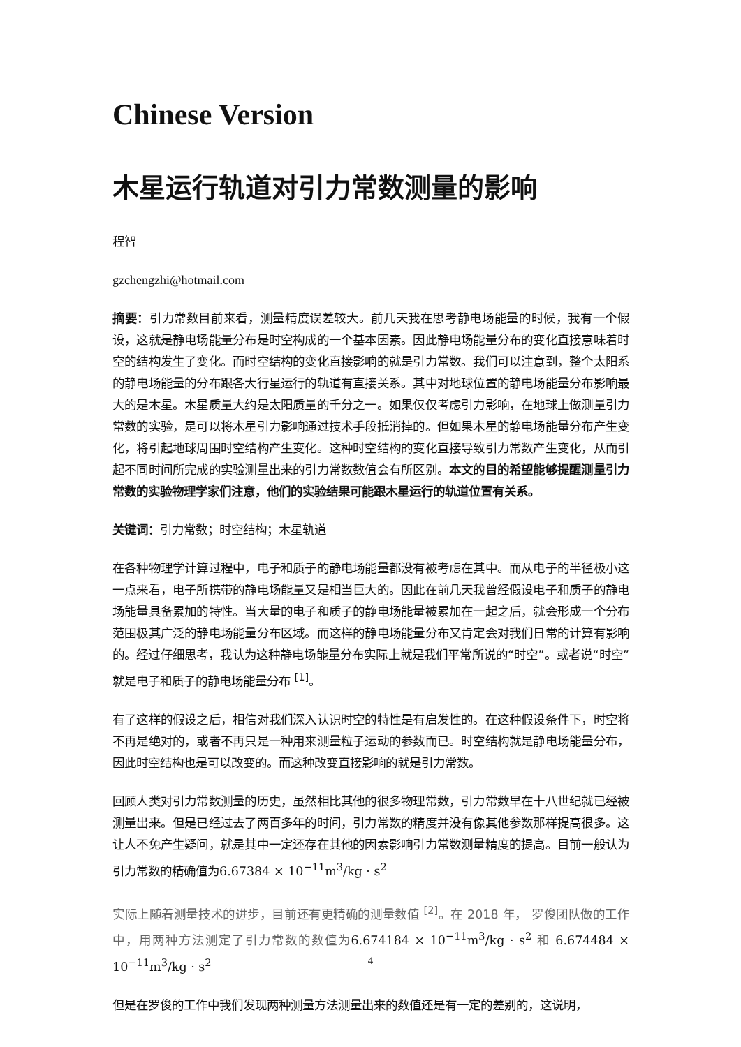Chinese Version
木星运行轨道对引力常数测量的影响
程智
gzchengzhi@hotmail.com
摘要：引力常数目前来看，测量精度误差较大。前几天我在思考静电场能量的时候，我有一个假设，这就是静电场能量分布是时空构成的一个基本因素。因此静电场能量分布的变化直接意味着时空的结构发生了变化。而时空结构的变化直接影响的就是引力常数。我们可以注意到，整个太阳系的静电场能量的分布跟各大行星运行的轨道有直接关系。其中对地球位置的静电场能量分布影响最大的是木星。木星质量大约是太阳质量的千分之一。如果仅仅考虑引力影响，在地球上做测量引力常数的实验，是可以将木星引力影响通过技术手段抵消掉的。但如果木星的静电场能量分布产生变化，将引起地球周围时空结构产生变化。这种时空结构的变化直接导致引力常数产生变化，从而引起不同时间所完成的实验测量出来的引力常数数值会有所区别。本文的目的希望能够提醒测量引力常数的实验物理学家们注意，他们的实验结果可能跟木星运行的轨道位置有关系。
关键词：引力常数；时空结构；木星轨道
在各种物理学计算过程中，电子和质子的静电场能量都没有被考虑在其中。而从电子的半径极小这一点来看，电子所携带的静电场能量又是相当巨大的。因此在前几天我曾经假设电子和质子的静电场能量具备累加的特性。当大量的电子和质子的静电场能量被累加在一起之后，就会形成一个分布范围极其广泛的静电场能量分布区域。而这样的静电场能量分布又肯定会对我们日常的计算有影响的。经过仔细思考，我认为这种静电场能量分布实际上就是我们平常所说的“时空”。或者说“时空”就是电子和质子的静电场能量分布 <sup>[1]</sup>。
有了这样的假设之后，相信对我们深入认识时空的特性是有启发性的。在这种假设条件下，时空将不再是绝对的，或者不再只是一种用来测量粒子运动的参数而已。时空结构就是静电场能量分布，因此时空结构也是可以改变的。而这种改变直接影响的就是引力常数。
回顾人类对引力常数测量的历史，虽然相比其他的很多物理常数，引力常数早在十八世纪就已经被测量出来。但是已经过去了两百多年的时间，引力常数的精度并没有像其他参数那样提高很多。这让人不免产生疑问，就是其中一定还存在其他的因素影响引力常数测量精度的提高。目前一般认为引力常数的精确值为6.67384 × 10<sup>−11</sup>m<sup>3</sup>/kg · s<sup>2</sup>
实际上随着测量技术的进步，目前还有更精确的测量数值 <sup>[2]</sup>。在 2018 年， 罗俊团队做的工作中，用两种方法测定了引力常数的数值为6.674184 × 10<sup>−11</sup>m<sup>3</sup>/kg · s<sup>2</sup> 和 6.674484 × 10<sup>−11</sup>m<sup>3</sup>/kg · s<sup>2</sup>
但是在罗俊的工作中我们发现两种测量方法测量出来的数值还是有一定的差别的，这说明，
4